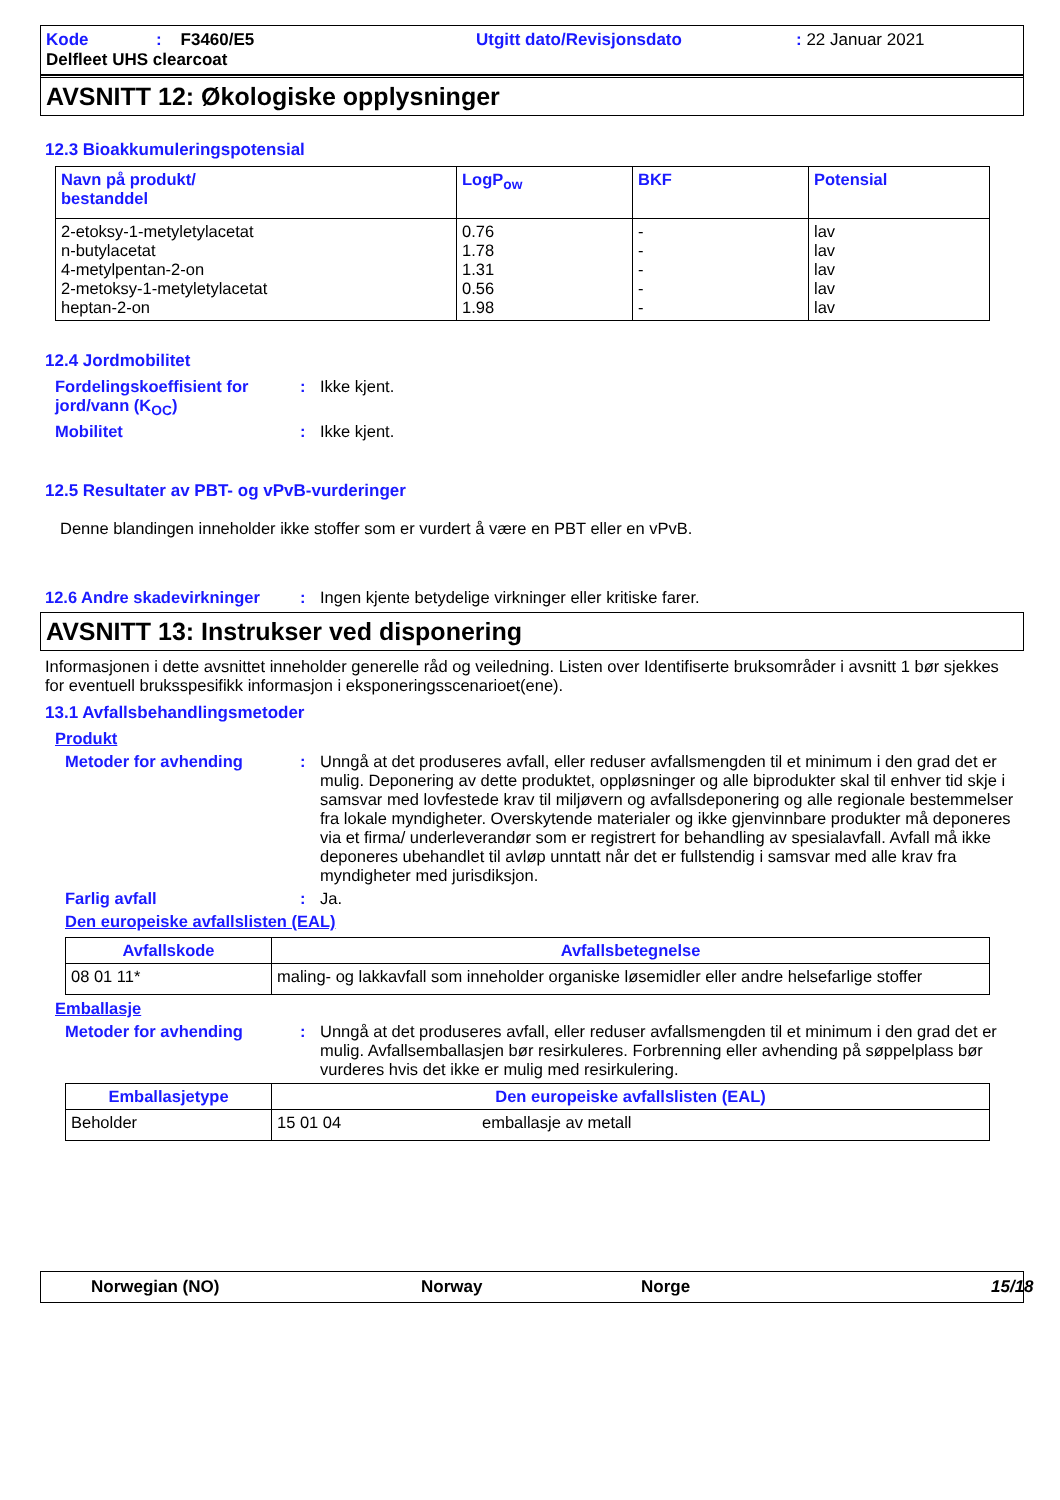Kode: F3460/E5 Utgitt dato/Revisjonsdato: 22 Januar 2021 Delfleet UHS clearcoat
AVSNITT 12: Økologiske opplysninger
12.3 Bioakkumuleringspotensial
| Navn på produkt/ bestanddel | LogP<sub>ow</sub> | BKF | Potensial |
| --- | --- | --- | --- |
| 2-etoksy-1-metyletylacetat n-butylacetat 4-metylpentan-2-on 2-metoksy-1-metyletylacetat heptan-2-on | 0.76 1.78 1.31 0.56 1.98 | - - - - - | lav lav lav lav lav |
12.4 Jordmobilitet
Fordelingskoeffisient for jord/vann (K<sub>OC</sub>): Ikke kjent.
Mobilitet: Ikke kjent.
12.5 Resultater av PBT- og vPvB-vurderinger
Denne blandingen inneholder ikke stoffer som er vurdert å være en PBT eller en vPvB.
12.6 Andre skadevirkninger: Ingen kjente betydelige virkninger eller kritiske farer.
AVSNITT 13: Instrukser ved disponering
Informasjonen i dette avsnittet inneholder generelle råd og veiledning. Listen over Identifiserte bruksområder i avsnitt 1 bør sjekkes for eventuell bruksspesifikk informasjon i eksponeringsscenarioet(ene).
13.1 Avfallsbehandlingsmetoder
Produkt
Metoder for avhending: Unngå at det produseres avfall, eller reduser avfallsmengden til et minimum i den grad det er mulig. Deponering av dette produktet, oppløsninger og alle biprodukter skal til enhver tid skje i samsvar med lovfestede krav til miljøvern og avfallsdeponering og alle regionale bestemmelser fra lokale myndigheter. Overskytende materialer og ikke gjenvinnbare produkter må deponeres via et firma/ underleverandør som er registrert for behandling av spesialavfall. Avfall må ikke deponeres ubehandlet til avløp unntatt når det er fullstendig i samsvar med alle krav fra myndigheter med jurisdiksjon.
Farlig avfall: Ja.
Den europeiske avfallslisten (EAL)
| Avfallskode | Avfallsbetegnelse |
| --- | --- |
| 08 01 11* | maling- og lakkavfall som inneholder organiske løsemidler eller andre helsefarlige stoffer |
Emballasje
Metoder for avhending: Unngå at det produseres avfall, eller reduser avfallsmengden til et minimum i den grad det er mulig. Avfallsemballasjen bør resirkuleres. Forbrenning eller avhending på søppelplass bør vurderes hvis det ikke er mulig med resirkulering.
| Emballasjetype | Den europeiske avfallslisten (EAL) | |
| --- | --- | --- |
| Beholder | 15 01 04 | emballasje av metall |
Norwegian (NO) Norway Norge 15/18